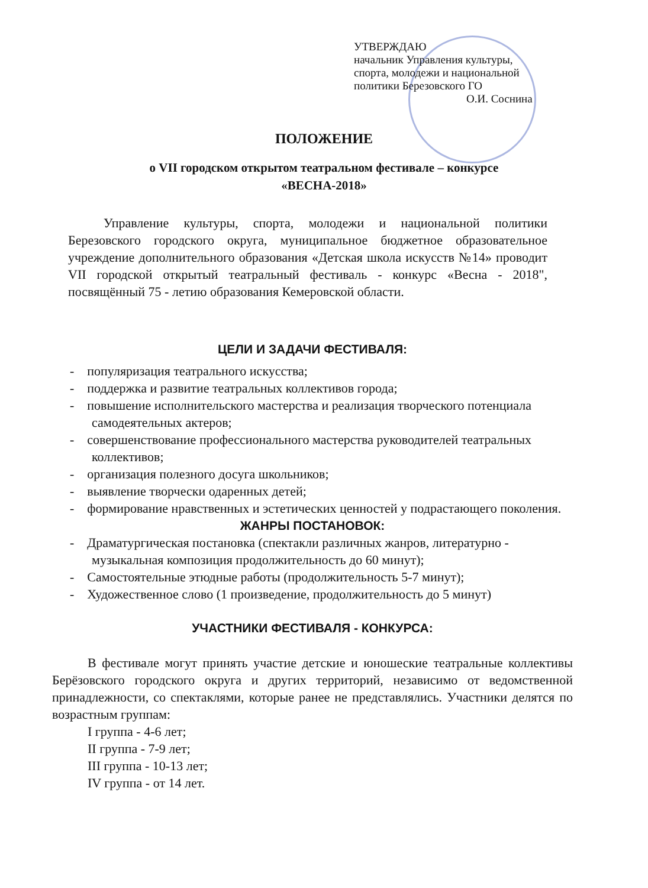УТВЕРЖДАЮ
начальник Управления культуры,
спорта, молодежи и национальной
политики Березовского ГО
О.И. Соснина
ПОЛОЖЕНИЕ
о VII городском открытом театральном фестивале – конкурсе
«ВЕСНА-2018»
Управление культуры, спорта, молодежи и национальной политики Березовского городского округа, муниципальное бюджетное образовательное учреждение дополнительного образования «Детская школа искусств №14» проводит VII городской открытый театральный фестиваль - конкурс «Весна - 2018", посвящённый 75 - летию образования Кемеровской области.
ЦЕЛИ И ЗАДАЧИ ФЕСТИВАЛЯ:
- популяризация театрального искусства;
- поддержка и развитие театральных коллективов города;
- повышение исполнительского мастерства и реализация творческого потенциала самодеятельных актеров;
- совершенствование профессионального мастерства руководителей театральных коллективов;
- организация полезного досуга школьников;
- выявление творчески одаренных детей;
- формирование нравственных и эстетических ценностей у подрастающего поколения.
ЖАНРЫ ПОСТАНОВОК:
- Драматургическая постановка (спектакли различных жанров, литературно - музыкальная композиция продолжительность до 60 минут);
- Самостоятельные этюдные работы (продолжительность 5-7 минут);
- Художественное слово (1 произведение, продолжительность до 5 минут)
УЧАСТНИКИ ФЕСТИВАЛЯ - КОНКУРСА:
В фестивале могут принять участие детские и юношеские театральные коллективы Берёзовского городского округа и других территорий, независимо от ведомственной принадлежности, со спектаклями, которые ранее не представлялись. Участники делятся по возрастным группам:
I группа - 4-6 лет;
II группа - 7-9 лет;
III группа - 10-13 лет;
IV группа - от 14 лет.